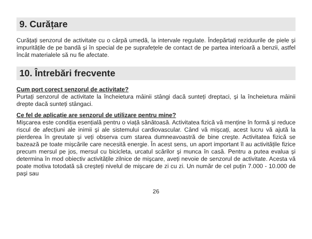9. Curățare
Curățați senzorul de activitate cu o cârpă umedă, la intervale regulate. Îndepărtați reziduurile de piele și impuritățile de pe bandă și în special de pe suprafețele de contact de pe partea interioară a benzii, astfel încât materialele să nu fie afectate.
10. Întrebări frecvente
Cum port corect senzorul de activitate?
Purtați senzorul de activitate la încheietura mâinii stângi dacă sunteți dreptaci, și la încheietura mâinii drepte dacă sunteți stângaci.
Ce fel de aplicație are senzorul de utilizare pentru mine?
Mișcarea este condiția esențială pentru o viață sănătoasă. Activitatea fizică vă menține în formă și reduce riscul de afecțiuni ale inimii și ale sistemului cardiovascular. Când vă mișcați, acest lucru vă ajută la pierderea în greutate și veți observa cum starea dumneavoastră de bine crește. Activitatea fizică se bazează pe toate mișcările care necesită energie. În acest sens, un aport important îl au activitățile fizice precum mersul pe jos, mersul cu bicicleta, urcatul scărilor și munca în casă. Pentru a putea evalua și determina în mod obiectiv activitățile zilnice de mișcare, aveți nevoie de senzorul de activitate. Acesta vă poate motiva totodată să creșteți nivelul de mișcare de zi cu zi. Un număr de cel puțin 7.000 - 10.000 de pași sau
26